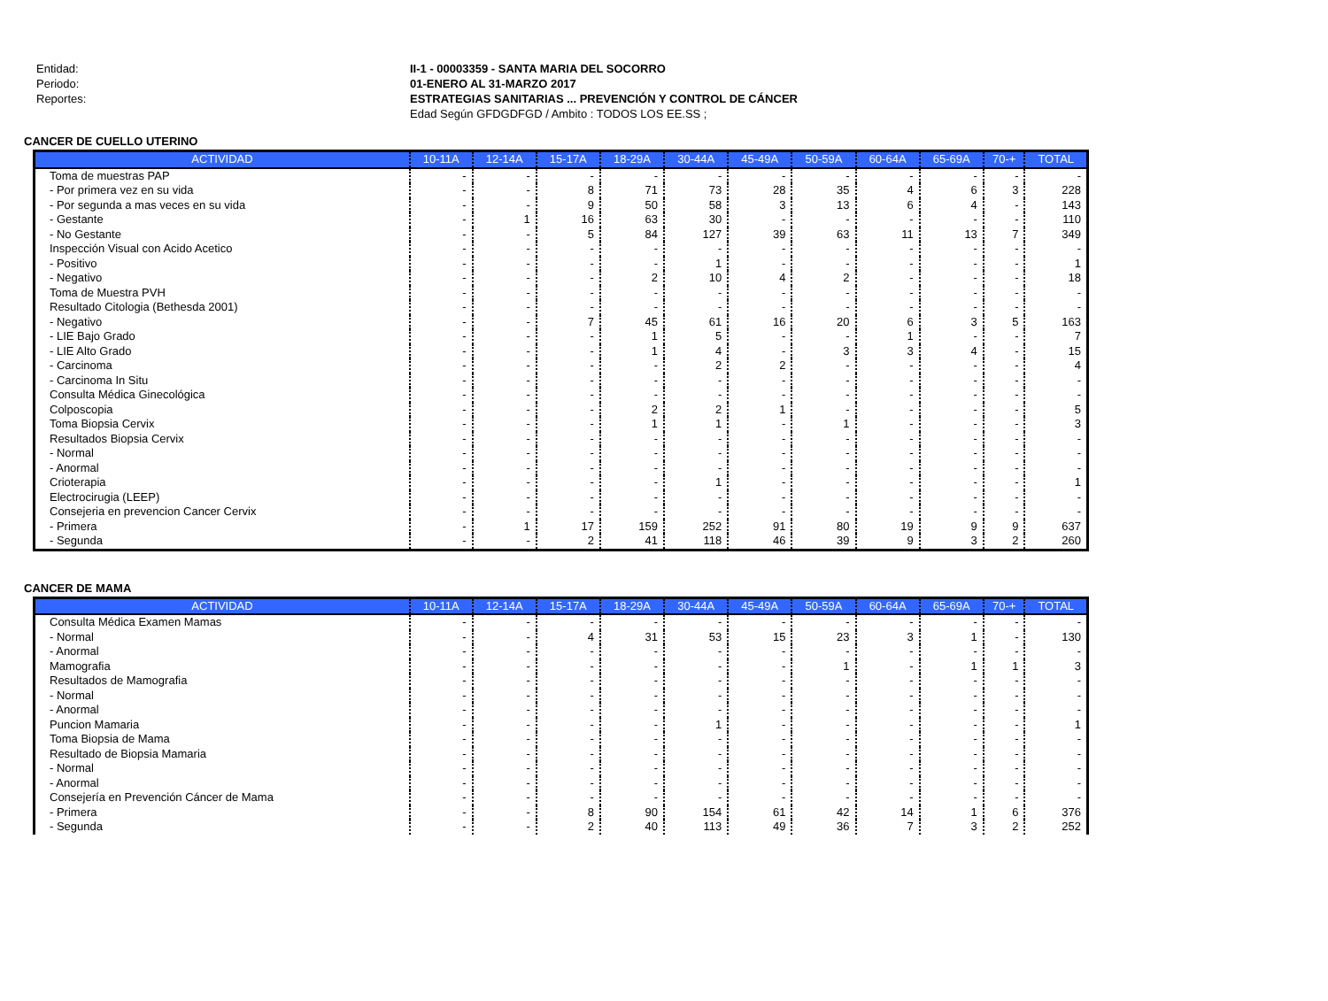Entidad:
II-1 - 00003359 - SANTA MARIA DEL SOCORRO
Periodo:
01-ENERO AL 31-MARZO 2017
Reportes:
ESTRATEGIAS SANITARIAS ... PREVENCIÓN Y CONTROL DE CÁNCER
Edad Según GFDGDFGD / Ambito : TODOS LOS EE.SS ;
CANCER DE CUELLO UTERINO
| ACTIVIDAD | 10-11A | 12-14A | 15-17A | 18-29A | 30-44A | 45-49A | 50-59A | 60-64A | 65-69A | 70-+ | TOTAL |
| --- | --- | --- | --- | --- | --- | --- | --- | --- | --- | --- | --- |
| Toma de muestras PAP | - | - | - | - | - | - | - | - | - | - | - |
| - Por primera vez en su vida | - | - | 8 | 71 | 73 | 28 | 35 | 4 | 6 | 3 | 228 |
| - Por segunda a mas veces en su vida | - | - | 9 | 50 | 58 | 3 | 13 | 6 | 4 | - | 143 |
| - Gestante | - | 1 | 16 | 63 | 30 | - | - | - | - | - | 110 |
| - No Gestante | - | - | 5 | 84 | 127 | 39 | 63 | 11 | 13 | 7 | 349 |
| Inspección Visual con Acido Acetico | - | - | - | - | - | - | - | - | - | - | - |
| - Positivo | - | - | - | - | 1 | - | - | - | - | - | 1 |
| - Negativo | - | - | - | 2 | 10 | 4 | 2 | - | - | - | 18 |
| Toma de Muestra PVH | - | - | - | - | - | - | - | - | - | - | - |
| Resultado Citologia (Bethesda 2001) | - | - | - | - | - | - | - | - | - | - | - |
| - Negativo | - | - | 7 | 45 | 61 | 16 | 20 | 6 | 3 | 5 | 163 |
| - LIE Bajo Grado | - | - | - | 1 | 5 | - | - | 1 | - | - | 7 |
| - LIE Alto Grado | - | - | - | 1 | 4 | - | 3 | 3 | 4 | - | 15 |
| - Carcinoma | - | - | - | - | 2 | 2 | - | - | - | - | 4 |
| - Carcinoma In Situ | - | - | - | - | - | - | - | - | - | - | - |
| Consulta Médica Ginecológica | - | - | - | - | - | - | - | - | - | - | - |
| Colposcopia | - | - | - | 2 | 2 | 1 | - | - | - | - | 5 |
| Toma Biopsia Cervix | - | - | - | 1 | 1 | - | 1 | - | - | - | 3 |
| Resultados Biopsia Cervix | - | - | - | - | - | - | - | - | - | - | - |
| - Normal | - | - | - | - | - | - | - | - | - | - | - |
| - Anormal | - | - | - | - | - | - | - | - | - | - | - |
| Crioterapia | - | - | - | - | 1 | - | - | - | - | - | 1 |
| Electrocirugia (LEEP) | - | - | - | - | - | - | - | - | - | - | - |
| Consejeria en prevencion Cancer Cervix | - | - | - | - | - | - | - | - | - | - | - |
| - Primera | - | 1 | 17 | 159 | 252 | 91 | 80 | 19 | 9 | 9 | 637 |
| - Segunda | - | - | 2 | 41 | 118 | 46 | 39 | 9 | 3 | 2 | 260 |
CANCER DE MAMA
| ACTIVIDAD | 10-11A | 12-14A | 15-17A | 18-29A | 30-44A | 45-49A | 50-59A | 60-64A | 65-69A | 70-+ | TOTAL |
| --- | --- | --- | --- | --- | --- | --- | --- | --- | --- | --- | --- |
| Consulta Médica Examen Mamas | - | - | - | - | - | - | - | - | - | - | - |
| - Normal | - | - | 4 | 31 | 53 | 15 | 23 | 3 | 1 | - | 130 |
| - Anormal | - | - | - | - | - | - | - | - | - | - | - |
| Mamografia | - | - | - | - | - | - | 1 | - | 1 | 1 | 3 |
| Resultados de Mamografia | - | - | - | - | - | - | - | - | - | - | - |
| - Normal | - | - | - | - | - | - | - | - | - | - | - |
| - Anormal | - | - | - | - | - | - | - | - | - | - | - |
| Puncion Mamaria | - | - | - | - | 1 | - | - | - | - | - | 1 |
| Toma Biopsia de Mama | - | - | - | - | - | - | - | - | - | - | - |
| Resultado de Biopsia Mamaria | - | - | - | - | - | - | - | - | - | - | - |
| - Normal | - | - | - | - | - | - | - | - | - | - | - |
| - Anormal | - | - | - | - | - | - | - | - | - | - | - |
| Consejería en Prevención Cáncer de Mama | - | - | - | - | - | - | - | - | - | - | - |
| - Primera | - | - | 8 | 90 | 154 | 61 | 42 | 14 | 1 | 6 | 376 |
| - Segunda | - | - | 2 | 40 | 113 | 49 | 36 | 7 | 3 | 2 | 252 |